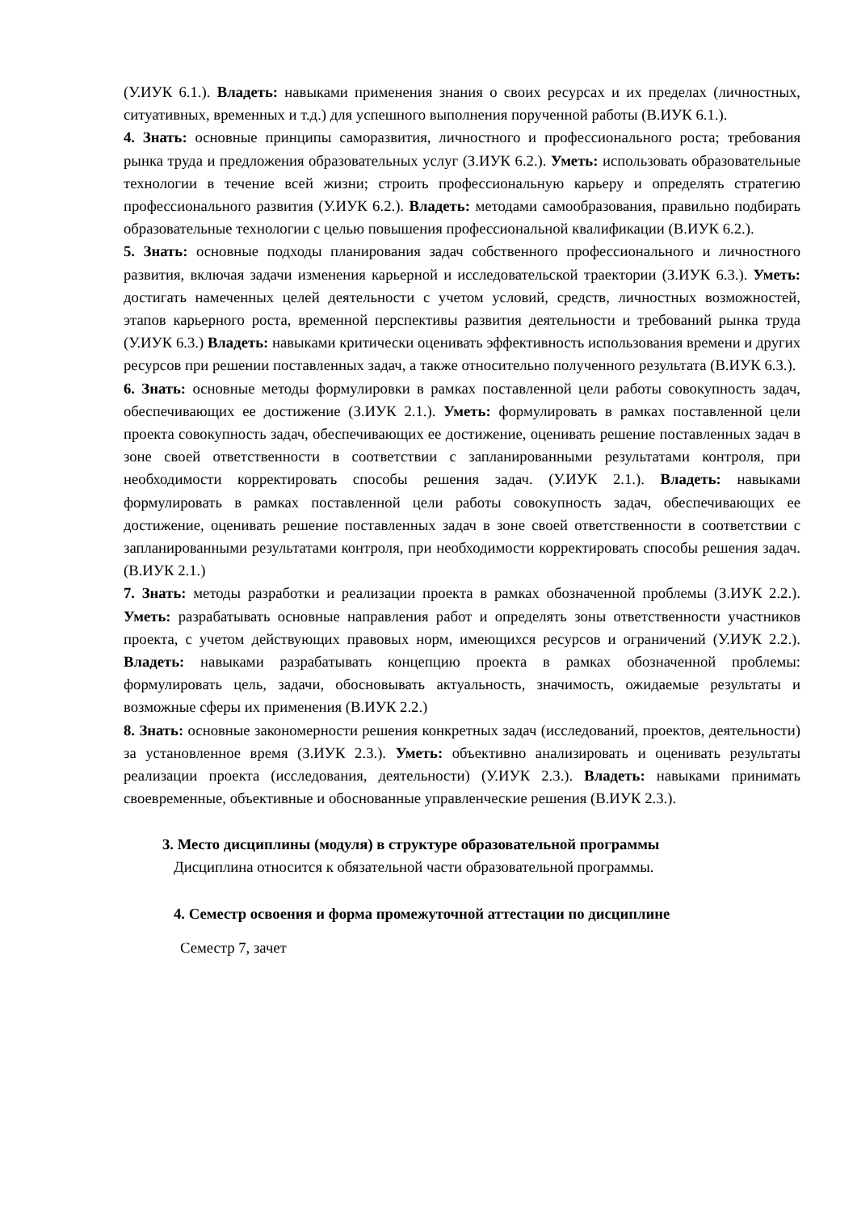(У.ИУК 6.1.). Владеть: навыками применения знания о своих ресурсах и их пределах (личностных, ситуативных, временных и т.д.) для успешного выполнения порученной работы (В.ИУК 6.1.).
4. Знать: основные принципы саморазвития, личностного и профессионального роста; требования рынка труда и предложения образовательных услуг (З.ИУК 6.2.). Уметь: использовать образовательные технологии в течение всей жизни; строить профессиональную карьеру и определять стратегию профессионального развития (У.ИУК 6.2.). Владеть: методами самообразования, правильно подбирать образовательные технологии с целью повышения профессиональной квалификации (В.ИУК 6.2.).
5. Знать: основные подходы планирования задач собственного профессионального и личностного развития, включая задачи изменения карьерной и исследовательской траектории (З.ИУК 6.3.). Уметь: достигать намеченных целей деятельности с учетом условий, средств, личностных возможностей, этапов карьерного роста, временной перспективы развития деятельности и требований рынка труда (У.ИУК 6.3.) Владеть: навыками критически оценивать эффективность использования времени и других ресурсов при решении поставленных задач, а также относительно полученного результата (В.ИУК 6.3.).
6. Знать: основные методы формулировки в рамках поставленной цели работы совокупность задач, обеспечивающих ее достижение (З.ИУК 2.1.). Уметь: формулировать в рамках поставленной цели проекта совокупность задач, обеспечивающих ее достижение, оценивать решение поставленных задач в зоне своей ответственности в соответствии с запланированными результатами контроля, при необходимости корректировать способы решения задач. (У.ИУК 2.1.). Владеть: навыками формулировать в рамках поставленной цели работы совокупность задач, обеспечивающих ее достижение, оценивать решение поставленных задач в зоне своей ответственности в соответствии с запланированными результатами контроля, при необходимости корректировать способы решения задач. (В.ИУК 2.1.)
7. Знать: методы разработки и реализации проекта в рамках обозначенной проблемы (З.ИУК 2.2.). Уметь: разрабатывать основные направления работ и определять зоны ответственности участников проекта, с учетом действующих правовых норм, имеющихся ресурсов и ограничений (У.ИУК 2.2.). Владеть: навыками разрабатывать концепцию проекта в рамках обозначенной проблемы: формулировать цель, задачи, обосновывать актуальность, значимость, ожидаемые результаты и возможные сферы их применения (В.ИУК 2.2.)
8. Знать: основные закономерности решения конкретных задач (исследований, проектов, деятельности) за установленное время (З.ИУК 2.3.). Уметь: объективно анализировать и оценивать результаты реализации проекта (исследования, деятельности) (У.ИУК 2.3.). Владеть: навыками принимать своевременные, объективные и обоснованные управленческие решения (В.ИУК 2.3.).
3. Место дисциплины (модуля) в структуре образовательной программы
Дисциплина относится к обязательной части образовательной программы.
4. Семестр освоения и форма промежуточной аттестации по дисциплине
Семестр 7, зачет